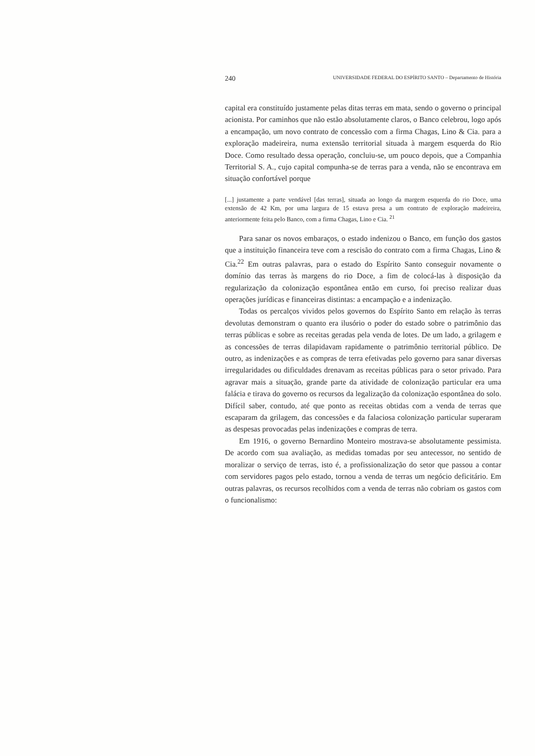240 UNIVERSIDADE FEDERAL DO ESPÍRITO SANTO – Departamento de História
capital era constituído justamente pelas ditas terras em mata, sendo o governo o principal acionista. Por caminhos que não estão absolutamente claros, o Banco celebrou, logo após a encampação, um novo contrato de concessão com a firma Chagas, Lino & Cia. para a exploração madeireira, numa extensão territorial situada à margem esquerda do Rio Doce. Como resultado dessa operação, concluiu-se, um pouco depois, que a Companhia Territorial S. A., cujo capital compunha-se de terras para a venda, não se encontrava em situação confortável porque
[...] justamente a parte vendável [das terras], situada ao longo da margem esquerda do rio Doce, uma extensão de 42 Km, por uma largura de 15 estava presa a um contrato de exploração madeireira, anteriormente feita pelo Banco, com a firma Chagas, Lino e Cia. <sup>21</sup>
Para sanar os novos embaraços, o estado indenizou o Banco, em função dos gastos que a instituição financeira teve com a rescisão do contrato com a firma Chagas, Lino & Cia.<sup>22</sup> Em outras palavras, para o estado do Espírito Santo conseguir novamente o domínio das terras às margens do rio Doce, a fim de colocá-las à disposição da regularização da colonização espontânea então em curso, foi preciso realizar duas operações jurídicas e financeiras distintas: a encampação e a indenização.
Todas os percalços vividos pelos governos do Espírito Santo em relação às terras devolutas demonstram o quanto era ilusório o poder do estado sobre o patrimônio das terras públicas e sobre as receitas geradas pela venda de lotes. De um lado, a grilagem e as concessões de terras dilapidavam rapidamente o patrimônio territorial público. De outro, as indenizações e as compras de terra efetivadas pelo governo para sanar diversas irregularidades ou dificuldades drenavam as receitas públicas para o setor privado. Para agravar mais a situação, grande parte da atividade de colonização particular era uma falácia e tirava do governo os recursos da legalização da colonização espontânea do solo. Difícil saber, contudo, até que ponto as receitas obtidas com a venda de terras que escaparam da grilagem, das concessões e da falaciosa colonização particular superaram as despesas provocadas pelas indenizações e compras de terra.
Em 1916, o governo Bernardino Monteiro mostrava-se absolutamente pessimista. De acordo com sua avaliação, as medidas tomadas por seu antecessor, no sentido de moralizar o serviço de terras, isto é, a profissionalização do setor que passou a contar com servidores pagos pelo estado, tornou a venda de terras um negócio deficitário. Em outras palavras, os recursos recolhidos com a venda de terras não cobriam os gastos com o funcionalismo: